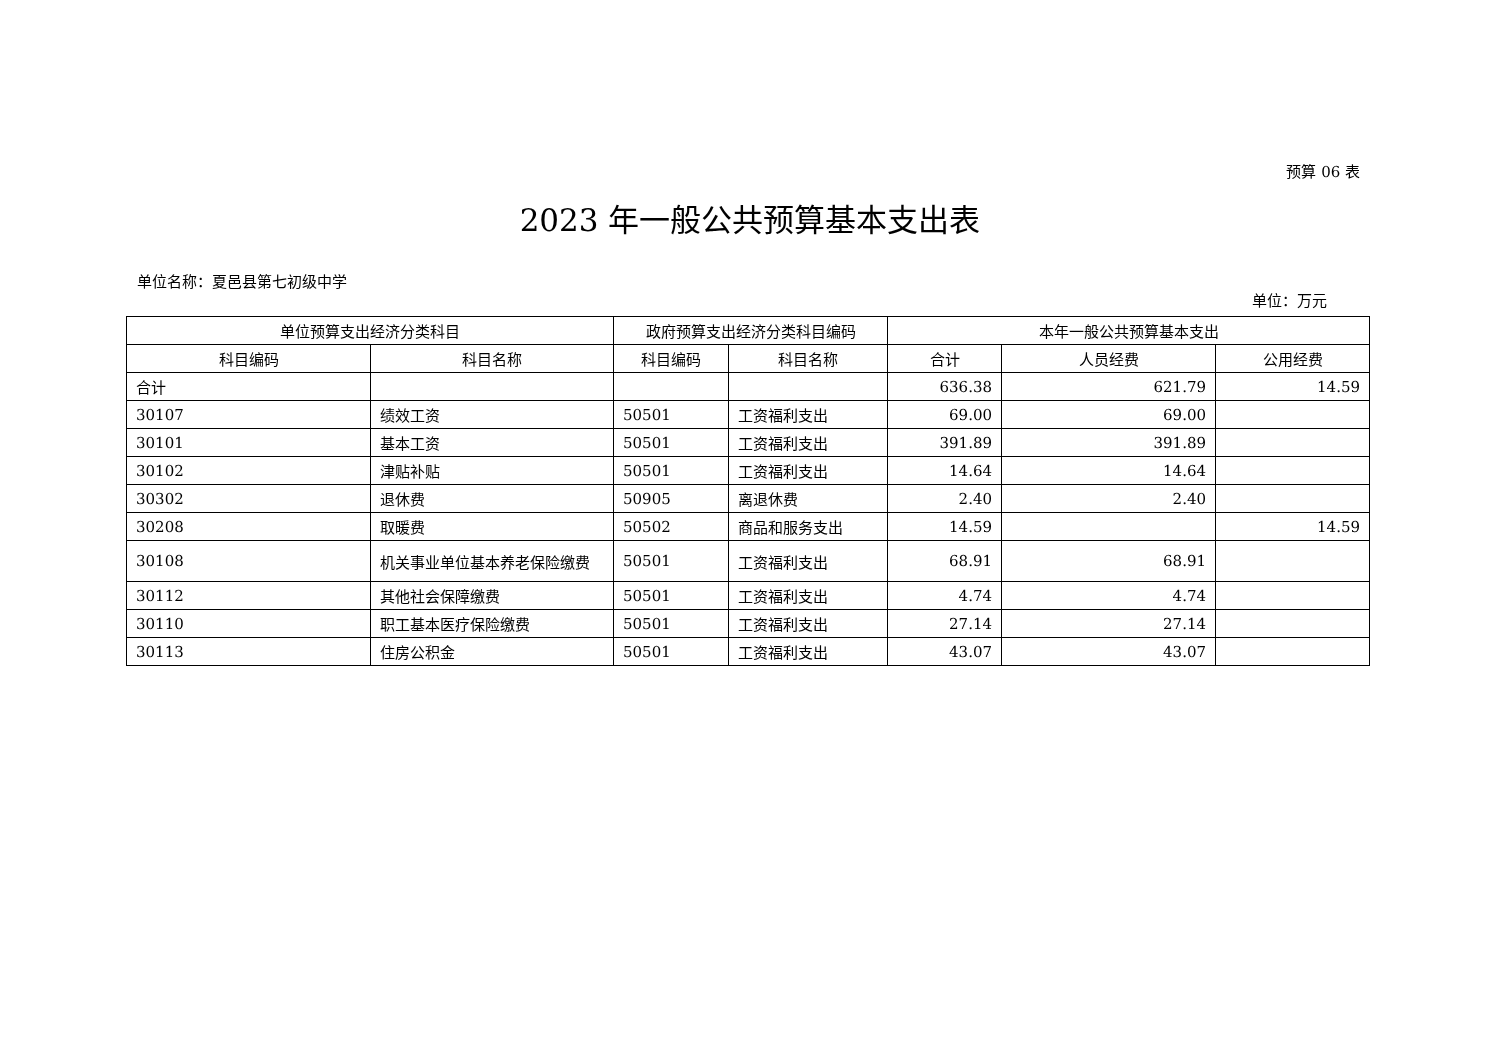预算 06 表
2023 年一般公共预算基本支出表
单位名称：夏邑县第七初级中学
单位：万元
| 单位预算支出经济分类科目 | | 政府预算支出经济分类科目编码 | | 本年一般公共预算基本支出 | | |
| --- | --- | --- | --- | --- | --- | --- |
| 科目编码 | 科目名称 | 科目编码 | 科目名称 | 合计 | 人员经费 | 公用经费 |
| 合计 | | | | 636.38 | 621.79 | 14.59 |
| 30107 | 绩效工资 | 50501 | 工资福利支出 | 69.00 | 69.00 | |
| 30101 | 基本工资 | 50501 | 工资福利支出 | 391.89 | 391.89 | |
| 30102 | 津贴补贴 | 50501 | 工资福利支出 | 14.64 | 14.64 | |
| 30302 | 退休费 | 50905 | 离退休费 | 2.40 | 2.40 | |
| 30208 | 取暖费 | 50502 | 商品和服务支出 | 14.59 | | 14.59 |
| 30108 | 机关事业单位基本养老保险缴费 | 50501 | 工资福利支出 | 68.91 | 68.91 | |
| 30112 | 其他社会保障缴费 | 50501 | 工资福利支出 | 4.74 | 4.74 | |
| 30110 | 职工基本医疗保险缴费 | 50501 | 工资福利支出 | 27.14 | 27.14 | |
| 30113 | 住房公积金 | 50501 | 工资福利支出 | 43.07 | 43.07 | |